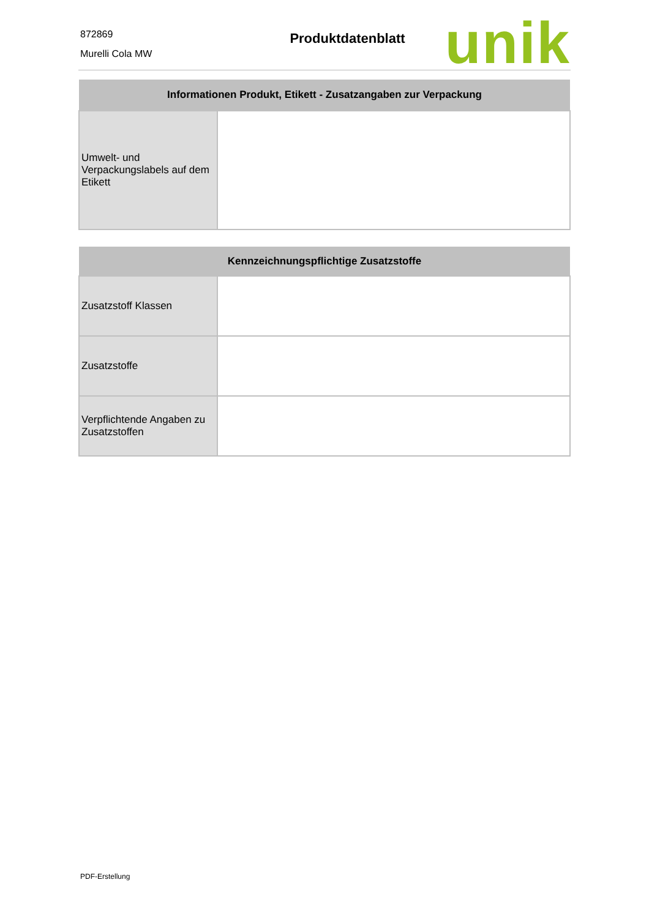872869
Murelli Cola MW
Produktdatenblatt
unik
| Informationen Produkt, Etikett - Zusatzangaben zur Verpackung | |
| --- | --- |
| Umwelt- und Verpackungslabels auf dem Etikett | |
| Kennzeichnungspflichtige Zusatzstoffe | |
| --- | --- |
| Zusatzstoff Klassen | |
| Zusatzstoffe | |
| Verpflichtende Angaben zu Zusatzstoffen | |
PDF-Erstellung